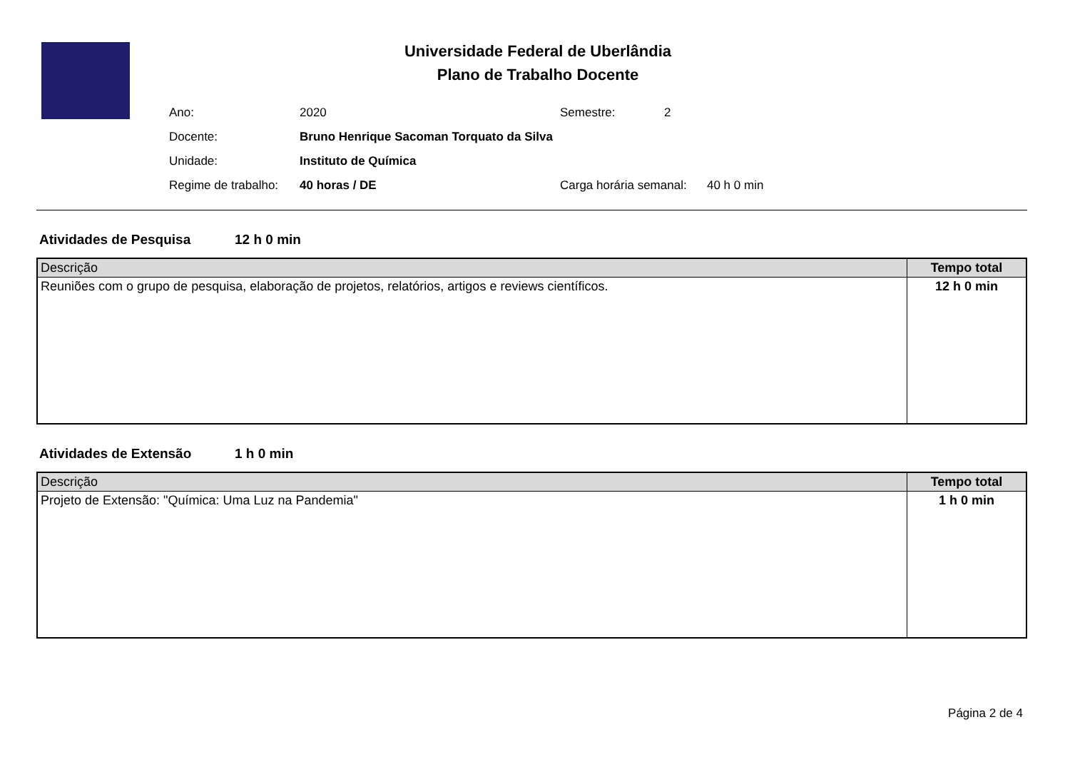Universidade Federal de Uberlândia
Plano de Trabalho Docente
| Ano: | 2020 | Semestre: | 2 |
| Docente: | Bruno Henrique Sacoman Torquato da Silva | | |
| Unidade: | Instituto de Química | | |
| Regime de trabalho: | 40 horas / DE | Carga horária semanal: 40 h 0 min | |
Atividades de Pesquisa 12 h 0 min
| Descrição | Tempo total |
| --- | --- |
| Reuniões com o grupo de pesquisa, elaboração de projetos, relatórios, artigos e reviews científicos. | 12 h 0 min |
Atividades de Extensão 1 h 0 min
| Descrição | Tempo total |
| --- | --- |
| Projeto de Extensão: "Química: Uma Luz na Pandemia" | 1 h 0 min |
Página 2 de 4